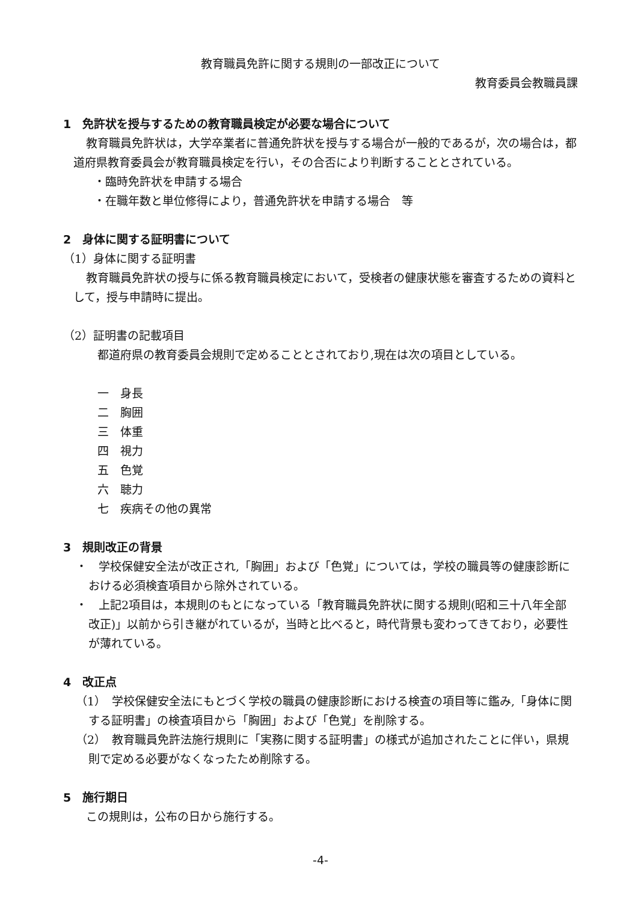教育職員免許に関する規則の一部改正について
教育委員会教職員課
1　免許状を授与するための教育職員検定が必要な場合について
教育職員免許状は，大学卒業者に普通免許状を授与する場合が一般的であるが，次の場合は，都道府県教育委員会が教育職員検定を行い，その合否により判断することとされている。
・臨時免許状を申請する場合
・在職年数と単位修得により，普通免許状を申請する場合　等
2　身体に関する証明書について
（1）身体に関する証明書
教育職員免許状の授与に係る教育職員検定において，受検者の健康状態を審査するための資料として，授与申請時に提出。
（2）証明書の記載項目
都道府県の教育委員会規則で定めることとされており,現在は次の項目としている。
一　身長
二　胸囲
三　体重
四　視力
五　色覚
六　聴力
七　疾病その他の異常
3　規則改正の背景
・　学校保健安全法が改正され,「胸囲」および「色覚」については，学校の職員等の健康診断における必須検査項目から除外されている。
・　上記2項目は，本規則のもとになっている「教育職員免許状に関する規則(昭和三十八年全部改正)」以前から引き継がれているが，当時と比べると，時代背景も変わってきており，必要性が薄れている。
4　改正点
（1）　学校保健安全法にもとづく学校の職員の健康診断における検査の項目等に鑑み,「身体に関する証明書」の検査項目から「胸囲」および「色覚」を削除する。
（2）　教育職員免許法施行規則に「実務に関する証明書」の様式が追加されたことに伴い，県規則で定める必要がなくなったため削除する。
5　施行期日
この規則は，公布の日から施行する。
-4-